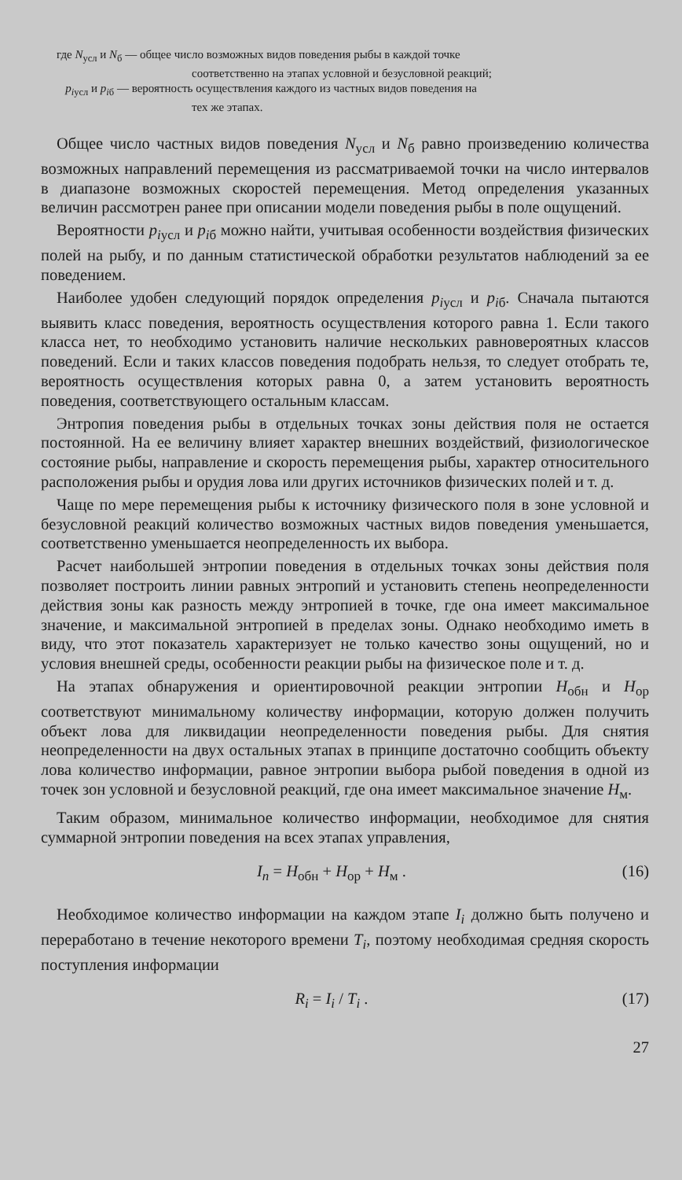где N<sub>усл</sub> и N<sub>б</sub> — общее число возможных видов поведения рыбы в каждой точке
соответственно на этапах условной и безусловной реакций;
p<sub>iусл</sub> и p<sub>iб</sub> — вероятность осуществления каждого из частных видов поведения на
тех же этапах.
Общее число частных видов поведения N<sub>усл</sub> и N<sub>б</sub> равно произведению количества возможных направлений перемещения из рассматриваемой точки на число интервалов в диапазоне возможных скоростей перемещения. Метод определения указанных величин рассмотрен ранее при описании модели поведения рыбы в поле ощущений.
Вероятности p<sub>iусл</sub> и p<sub>iб</sub> можно найти, учитывая особенности воздействия физических полей на рыбу, и по данным статистической обработки результатов наблюдений за ее поведением.
Наиболее удобен следующий порядок определения p<sub>iусл</sub> и p<sub>iб</sub>. Сначала пытаются выявить класс поведения, вероятность осуществления которого равна 1. Если такого класса нет, то необходимо установить наличие нескольких равновероятных классов поведений. Если и таких классов поведения подобрать нельзя, то следует отобрать те, вероятность осуществления которых равна 0, а затем установить вероятность поведения, соответствующего остальным классам.
Энтропия поведения рыбы в отдельных точках зоны действия поля не остается постоянной. На ее величину влияет характер внешних воздействий, физиологическое состояние рыбы, направление и скорость перемещения рыбы, характер относительного расположения рыбы и орудия лова или других источников физических полей и т. д.
Чаще по мере перемещения рыбы к источнику физического поля в зоне условной и безусловной реакций количество возможных частных видов поведения уменьшается, соответственно уменьшается неопределенность их выбора.
Расчет наибольшей энтропии поведения в отдельных точках зоны действия поля позволяет построить линии равных энтропий и установить степень неопределенности действия зоны как разность между энтропией в точке, где она имеет максимальное значение, и максимальной энтропией в пределах зоны. Однако необходимо иметь в виду, что этот показатель характеризует не только качество зоны ощущений, но и условия внешней среды, особенности реакции рыбы на физическое поле и т. д.
На этапах обнаружения и ориентировочной реакции энтропии H<sub>обн</sub> и H<sub>ор</sub> соответствуют минимальному количеству информации, которую должен получить объект лова для ликвидации неопределенности поведения рыбы. Для снятия неопределенности на двух остальных этапах в принципе достаточно сообщить объекту лова количество информации, равное энтропии выбора рыбой поведения в одной из точек зон условной и безусловной реакций, где она имеет максимальное значение H<sub>м</sub>.
Таким образом, минимальное количество информации, необходимое для снятия суммарной энтропии поведения на всех этапах управления,
I<sub>п</sub> = H<sub>обн</sub> + H<sub>ор</sub> + H<sub>м</sub> . (16)
Необходимое количество информации на каждом этапе I<sub>i</sub> должно быть получено и переработано в течение некоторого времени T<sub>i</sub>, поэтому необходимая средняя скорость поступления информации
R<sub>i</sub> = I<sub>i</sub> / T<sub>i</sub> . (17)
27